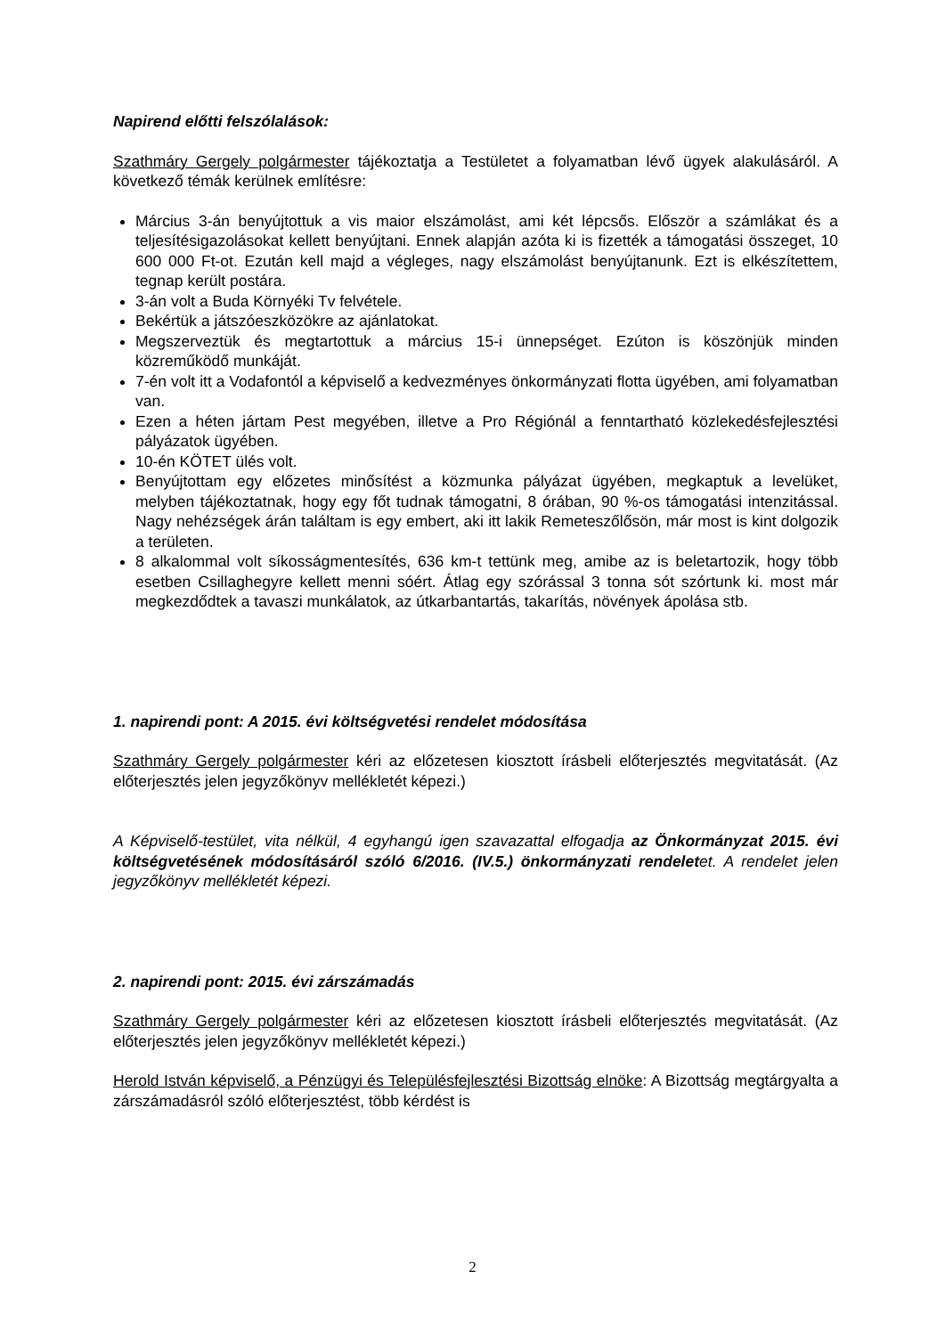Napirend előtti felszólalások:
Szathmáry Gergely polgármester tájékoztatja a Testületet a folyamatban lévő ügyek alakulásáról. A következő témák kerülnek említésre:
Március 3-án benyújtottuk a vis maior elszámolást, ami két lépcsős. Először a számlákat és a teljesítésigazolásokat kellett benyújtani. Ennek alapján azóta ki is fizették a támogatási összeget, 10 600 000 Ft-ot. Ezután kell majd a végleges, nagy elszámolást benyújtanunk. Ezt is elkészítettem, tegnap került postára.
3-án volt a Buda Környéki Tv felvétele.
Bekértük a játszóeszközökre az ajánlatokat.
Megszerveztük és megtartottuk a március 15-i ünnepséget. Ezúton is köszönjük minden közreműködő munkáját.
7-én volt itt a Vodafontól a képviselő a kedvezményes önkormányzati flotta ügyében, ami folyamatban van.
Ezen a héten jártam Pest megyében, illetve a Pro Régiónál a fenntartható közlekedésfejlesztési pályázatok ügyében.
10-én KÖTET ülés volt.
Benyújtottam egy előzetes minősítést a közmunka pályázat ügyében, megkaptuk a levelüket, melyben tájékoztatnak, hogy egy főt tudnak támogatni, 8 órában, 90 %-os támogatási intenzitással. Nagy nehézségek árán találtam is egy embert, aki itt lakik Remeteszőlősön, már most is kint dolgozik a területen.
8 alkalommal volt síkosságmentesítés, 636 km-t tettünk meg, amibe az is beletartozik, hogy több esetben Csillaghegyre kellett menni sóért. Átlag egy szórással 3 tonna sót szórtunk ki. most már megkezdődtek a tavaszi munkálatok, az útkarbantartás, takarítás, növények ápolása stb.
1. napirendi pont: A 2015. évi költségvetési rendelet módosítása
Szathmáry Gergely polgármester kéri az előzetesen kiosztott írásbeli előterjesztés megvitatását. (Az előterjesztés jelen jegyzőkönyv mellékletét képezi.)
A Képviselő-testület, vita nélkül, 4 egyhangú igen szavazattal elfogadja az Önkormányzat 2015. évi költségvetésének módosításáról szóló 6/2016. (IV.5.) önkormányzati rendeletet. A rendelet jelen jegyzőkönyv mellékletét képezi.
2. napirendi pont: 2015. évi zárszámadás
Szathmáry Gergely polgármester kéri az előzetesen kiosztott írásbeli előterjesztés megvitatását. (Az előterjesztés jelen jegyzőkönyv mellékletét képezi.)
Herold István képviselő, a Pénzügyi és Településfejlesztési Bizottság elnöke: A Bizottság megtárgyalta a zárszámadásról szóló előterjesztést, több kérdést is
2